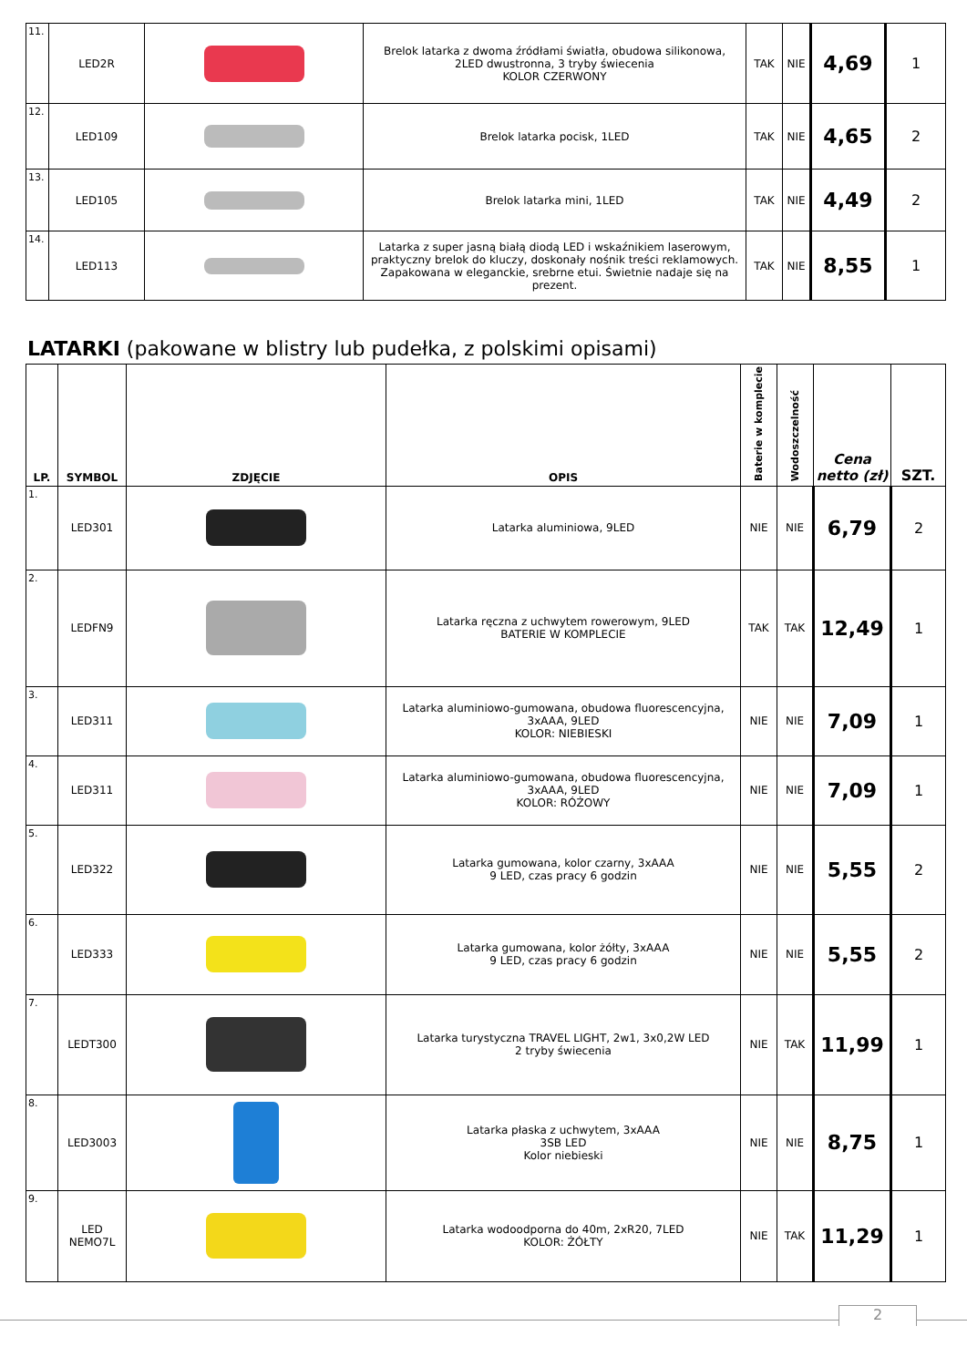| 11. | LED2R | | Brelok latarka z dwoma źródłami światła, obudowa silikonowa, 2LED dwustronna, 3 tryby świecenia KOLOR CZERWONY | TAK | NIE | 4,69 | 1 |
| 12. | LED109 | | Brelok latarka pocisk, 1LED | TAK | NIE | 4,65 | 2 |
| 13. | LED105 | | Brelok latarka mini, 1LED | TAK | NIE | 4,49 | 2 |
| 14. | LED113 | | Latarka z super jasną białą diodą LED i wskaźnikiem laserowym, praktyczny brelok do kluczy, doskonały nośnik treści reklamowych. Zapakowana w eleganckie, srebrne etui. Świetnie nadaje się na prezent. | TAK | NIE | 8,55 | 1 |
LATARKI (pakowane w blistry lub pudełka, z polskimi opisami)
| LP. | SYMBOL | ZDJĘCIE | OPIS | Baterie w komplecie | Wodoszczelność | Cena netto (zł) | SZT. |
| --- | --- | --- | --- | --- | --- | --- | --- |
| 1. | LED301 | | Latarka aluminiowa, 9LED | NIE | NIE | 6,79 | 2 |
| 2. | LEDFN9 | | Latarka ręczna z uchwytem rowerowym, 9LED BATERIE W KOMPLECIE | TAK | TAK | 12,49 | 1 |
| 3. | LED311 | | Latarka aluminiowo-gumowana, obudowa fluorescencyjna, 3xAAA, 9LED KOLOR: NIEBIESKI | NIE | NIE | 7,09 | 1 |
| 4. | LED311 | | Latarka aluminiowo-gumowana, obudowa fluorescencyjna, 3xAAA, 9LED KOLOR: RÓŻOWY | NIE | NIE | 7,09 | 1 |
| 5. | LED322 | | Latarka gumowana, kolor czarny, 3xAAA 9 LED, czas pracy 6 godzin | NIE | NIE | 5,55 | 2 |
| 6. | LED333 | | Latarka gumowana, kolor żółty, 3xAAA 9 LED, czas pracy 6 godzin | NIE | NIE | 5,55 | 2 |
| 7. | LEDT300 | | Latarka turystyczna TRAVEL LIGHT, 2w1, 3x0,2W LED 2 tryby świecenia | NIE | TAK | 11,99 | 1 |
| 8. | LED3003 | | Latarka płaska z uchwytem, 3xAAA 3SB LED Kolor niebieski | NIE | NIE | 8,75 | 1 |
| 9. | LED NEMO7L | | Latarka wodoodporna do 40m, 2xR20, 7LED KOLOR: ŻÓŁTY | NIE | TAK | 11,29 | 1 |
2